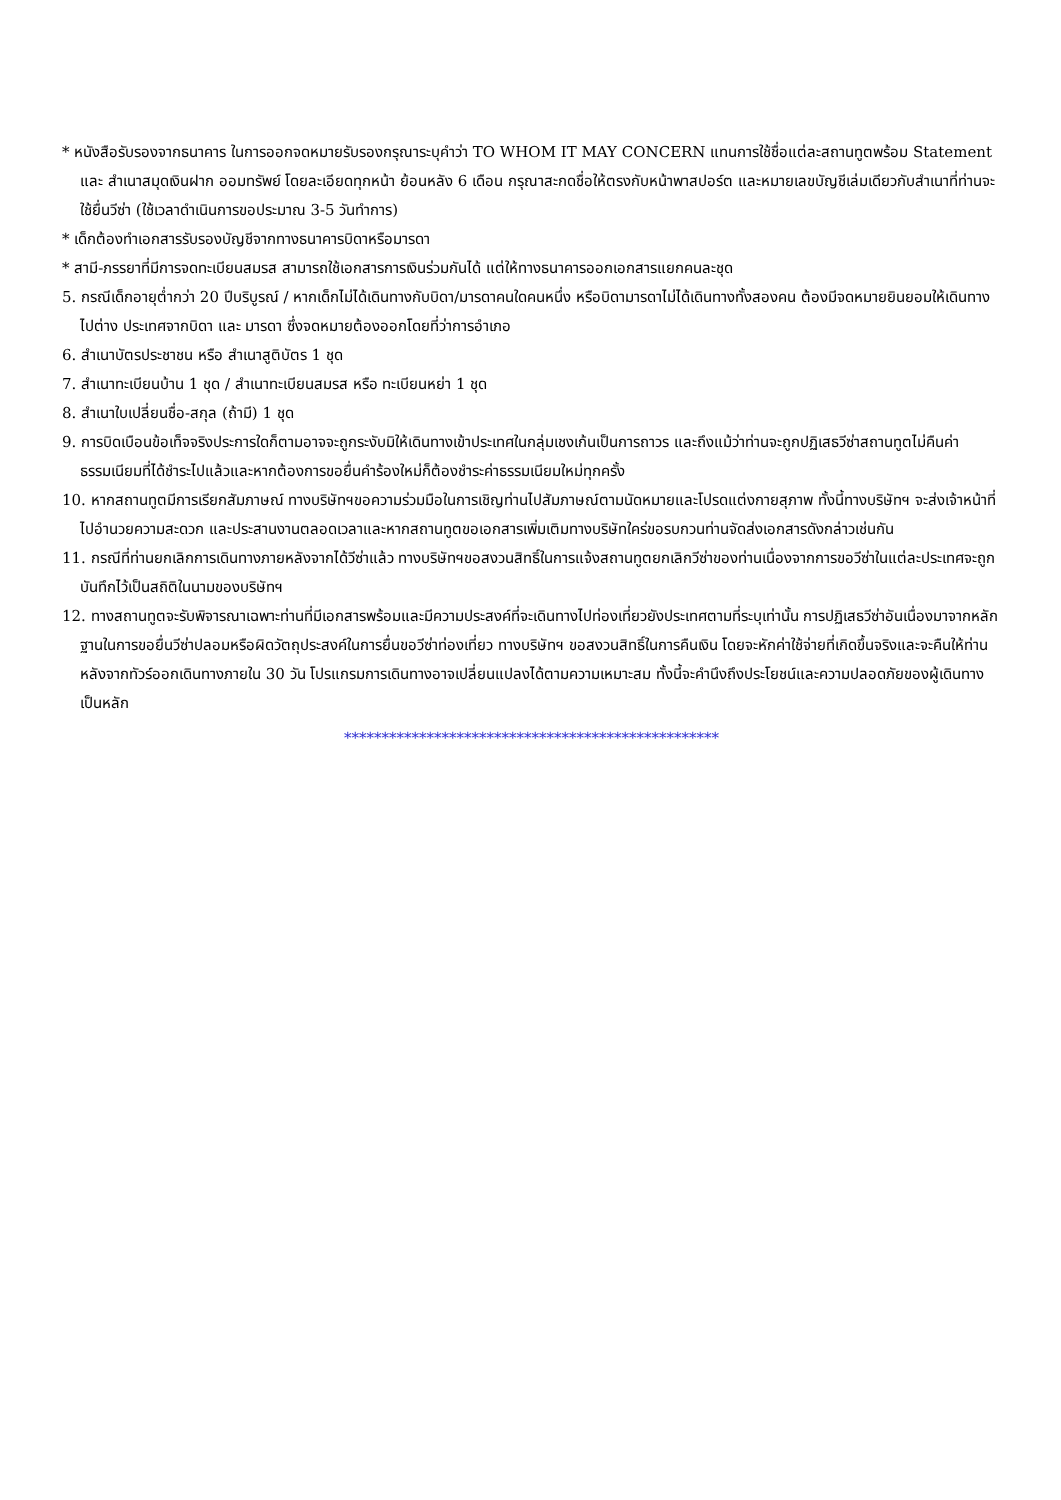* หนังสือรับรองจากธนาคาร ในการออกจดหมายรับรองกรุณาระบุคำว่า TO WHOM IT MAY CONCERN แทนการใช้ชื่อแต่ละสถานทูตพร้อม Statement และ สำเนาสมุดเงินฝาก ออมทรัพย์ โดยละเอียดทุกหน้า ย้อนหลัง 6 เดือน กรุณาสะกดชื่อให้ตรงกับหน้าพาสปอร์ต และหมายเลขบัญชีเล่มเดียวกับสำเนาที่ท่านจะใช้ยื่นวีซ่า (ใช้เวลาดำเนินการขอประมาณ 3-5 วันทำการ)
* เด็กต้องทำเอกสารรับรองบัญชีจากทางธนาคารบิดาหรือมารดา
* สามี-ภรรยาที่มีการจดทะเบียนสมรส สามารถใช้เอกสารการเงินร่วมกันได้ แต่ให้ทางธนาคารออกเอกสารแยกคนละชุด
5. กรณีเด็กอายุต่ำกว่า 20 ปีบริบูรณ์ / หากเด็กไม่ได้เดินทางกับบิดา/มารดาคนใดคนหนึ่ง หรือบิดามารดาไม่ได้เดินทางทั้งสองคน ต้องมีจดหมายยินยอมให้เดินทางไปต่าง ประเทศจากบิดา และ มารดา ซึ่งจดหมายต้องออกโดยที่ว่าการอำเภอ
6. สำเนาบัตรประชาชน หรือ สำเนาสูติบัตร 1 ชุด
7. สำเนาทะเบียนบ้าน 1 ชุด / สำเนาทะเบียนสมรส หรือ ทะเบียนหย่า 1 ชุด
8. สำเนาใบเปลี่ยนชื่อ-สกุล (ถ้ามี) 1 ชุด
9. การบิดเบือนข้อเท็จจริงประการใดก็ตามอาจจะถูกระงับมิให้เดินทางเข้าประเทศในกลุ่มเชงเก้นเป็นการถาวร และถึงแม้ว่าท่านจะถูกปฏิเสธวีซ่าสถานทูตไม่คืนค่าธรรมเนียมที่ได้ชำระไปแล้วและหากต้องการขอยื่นคำร้องใหม่ก็ต้องชำระค่าธรรมเนียมใหม่ทุกครั้ง
10. หากสถานทูตมีการเรียกสัมภาษณ์ ทางบริษัทฯขอความร่วมมือในการเชิญท่านไปสัมภาษณ์ตามนัดหมายและโปรดแต่งกายสุภาพ ทั้งนี้ทางบริษัทฯ จะส่งเจ้าหน้าที่ไปอำนวยความสะดวก และประสานงานตลอดเวลาและหากสถานทูตขอเอกสารเพิ่มเติมทางบริษัทใคร่ขอรบกวนท่านจัดส่งเอกสารดังกล่าวเช่นกัน
11. กรณีที่ท่านยกเลิกการเดินทางภายหลังจากได้วีซ่าแล้ว ทางบริษัทฯขอสงวนสิทธิ์ในการแจ้งสถานทูตยกเลิกวีซ่าของท่านเนื่องจากการขอวีซ่าในแต่ละประเทศจะถูกบันทึกไว้เป็นสถิติในนามของบริษัทฯ
12. ทางสถานทูตจะรับพิจารณาเฉพาะท่านที่มีเอกสารพร้อมและมีความประสงค์ที่จะเดินทางไปท่องเที่ยวยังประเทศตามที่ระบุเท่านั้น การปฏิเสธวีซ่าอันเนื่องมาจากหลักฐานในการขอยื่นวีซ่าปลอมหรือผิดวัตถุประสงค์ในการยื่นขอวีซ่าท่องเที่ยว ทางบริษัทฯ ขอสงวนสิทธิ์ในการคืนเงิน โดยจะหักค่าใช้จ่ายที่เกิดขึ้นจริงและจะคืนให้ท่านหลังจากทัวร์ออกเดินทางภายใน 30 วัน โปรแกรมการเดินทางอาจเปลี่ยนแปลงได้ตามความเหมาะสม ทั้งนี้จะคำนึงถึงประโยชน์และความปลอดภัยของผู้เดินทางเป็นหลัก
**************************************************